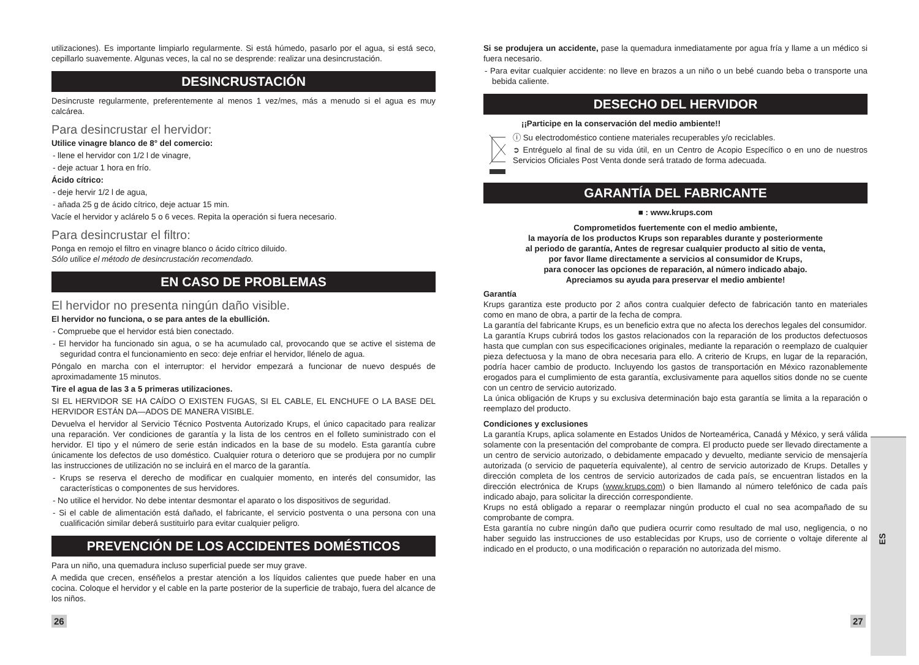utilizaciones). Es importante limpiarlo regularmente. Si está húmedo, pasarlo por el agua, si está seco, cepillarlo suavemente. Algunas veces, la cal no se desprende: realizar una desincrustación.
DESINCRUSTACIÓN
Desincruste regularmente, preferentemente al menos 1 vez/mes, más a menudo si el agua es muy calcárea.
Para desincrustar el hervidor:
Utilice vinagre blanco de 8° del comercio:
- llene el hervidor con 1/2 l de vinagre,
- deje actuar 1 hora en frío.
Ácido cítrico:
- deje hervir 1/2 l de agua,
- añada 25 g de ácido cítrico, deje actuar 15 min.
Vacíe el hervidor y aclárelo 5 o 6 veces. Repita la operación si fuera necesario.
Para desincrustar el filtro:
Ponga en remojo el filtro en vinagre blanco o ácido cítrico diluido.
Sólo utilice el método de desincrustación recomendado.
EN CASO DE PROBLEMAS
El hervidor no presenta ningún daño visible.
El hervidor no funciona, o se para antes de la ebullición.
- Compruebe que el hervidor está bien conectado.
- El hervidor ha funcionado sin agua, o se ha acumulado cal, provocando que se active el sistema de seguridad contra el funcionamiento en seco: deje enfriar el hervidor, llénelo de agua.
Póngalo en marcha con el interruptor: el hervidor empezará a funcionar de nuevo después de aproximadamente 15 minutos.
Tire el agua de las 3 a 5 primeras utilizaciones.
SI EL HERVIDOR SE HA CAÍDO O EXISTEN FUGAS, SI EL CABLE, EL ENCHUFE O LA BASE DEL HERVIDOR ESTÁN DA—ADOS DE MANERA VISIBLE.
Devuelva el hervidor al Servicio Técnico Postventa Autorizado Krups, el único capacitado para realizar una reparación. Ver condiciones de garantía y la lista de los centros en el folleto suministrado con el hervidor. El tipo y el número de serie están indicados en la base de su modelo. Esta garantía cubre únicamente los defectos de uso doméstico. Cualquier rotura o deterioro que se produjera por no cumplir las instrucciones de utilización no se incluirá en el marco de la garantía.
- Krups se reserva el derecho de modificar en cualquier momento, en interés del consumidor, las características o componentes de sus hervidores.
- No utilice el hervidor. No debe intentar desmontar el aparato o los dispositivos de seguridad.
- Si el cable de alimentación está dañado, el fabricante, el servicio postventa o una persona con una cualificación similar deberá sustituirlo para evitar cualquier peligro.
PREVENCIÓN DE LOS ACCIDENTES DOMÉSTICOS
Para un niño, una quemadura incluso superficial puede ser muy grave.
A medida que crecen, enséñelos a prestar atención a los líquidos calientes que puede haber en una cocina. Coloque el hervidor y el cable en la parte posterior de la superficie de trabajo, fuera del alcance de los niños.
Si se produjera un accidente, pase la quemadura inmediatamente por agua fría y llame a un médico si fuera necesario.
- Para evitar cualquier accidente: no lleve en brazos a un niño o un bebé cuando beba o transporte una bebida caliente.
DESECHO DEL HERVIDOR
¡¡Participe en la conservación del medio ambiente!!
ⓘ Su electrodoméstico contiene materiales recuperables y/o reciclables.
➲ Entréguelo al final de su vida útil, en un Centro de Acopio Específico o en uno de nuestros Servicios Oficiales Post Venta donde será tratado de forma adecuada.
GARANTÍA DEL FABRICANTE
■ : www.krups.com
Comprometidos fuertemente con el medio ambiente,
la mayoría de los productos Krups son reparables durante y posteriormente
al periodo de garantía, Antes de regresar cualquier producto al sitio de venta,
por favor llame directamente a servicios al consumidor de Krups,
para conocer las opciones de reparación, al número indicado abajo.
Apreciamos su ayuda para preservar el medio ambiente!
Garantía
Krups garantiza este producto por 2 años contra cualquier defecto de fabricación tanto en materiales como en mano de obra, a partir de la fecha de compra.
La garantía del fabricante Krups, es un beneficio extra que no afecta los derechos legales del consumidor.
La garantía Krups cubrirá todos los gastos relacionados con la reparación de los productos defectuosos hasta que cumplan con sus especificaciones originales, mediante la reparación o reemplazo de cualquier pieza defectuosa y la mano de obra necesaria para ello. A criterio de Krups, en lugar de la reparación, podría hacer cambio de producto. Incluyendo los gastos de transportación en México razonablemente erogados para el cumplimiento de esta garantía, exclusivamente para aquellos sitios donde no se cuente con un centro de servicio autorizado.
La única obligación de Krups y su exclusiva determinación bajo esta garantía se limita a la reparación o reemplazo del producto.
Condiciones y exclusiones
La garantía Krups, aplica solamente en Estados Unidos de Norteamérica, Canadá y México, y será válida solamente con la presentación del comprobante de compra. El producto puede ser llevado directamente a un centro de servicio autorizado, o debidamente empacado y devuelto, mediante servicio de mensajería autorizada (o servicio de paquetería equivalente), al centro de servicio autorizado de Krups. Detalles y dirección completa de los centros de servicio autorizados de cada país, se encuentran listados en la dirección electrónica de Krups (www.krups.com) o bien llamando al número telefónico de cada país indicado abajo, para solicitar la dirección correspondiente.
Krups no está obligado a reparar o reemplazar ningún producto el cual no sea acompañado de su comprobante de compra.
Esta garantía no cubre ningún daño que pudiera ocurrir como resultado de mal uso, negligencia, o no haber seguido las instrucciones de uso establecidas por Krups, uso de corriente o voltaje diferente al indicado en el producto, o una modificación o reparación no autorizada del mismo.
26 27
ES